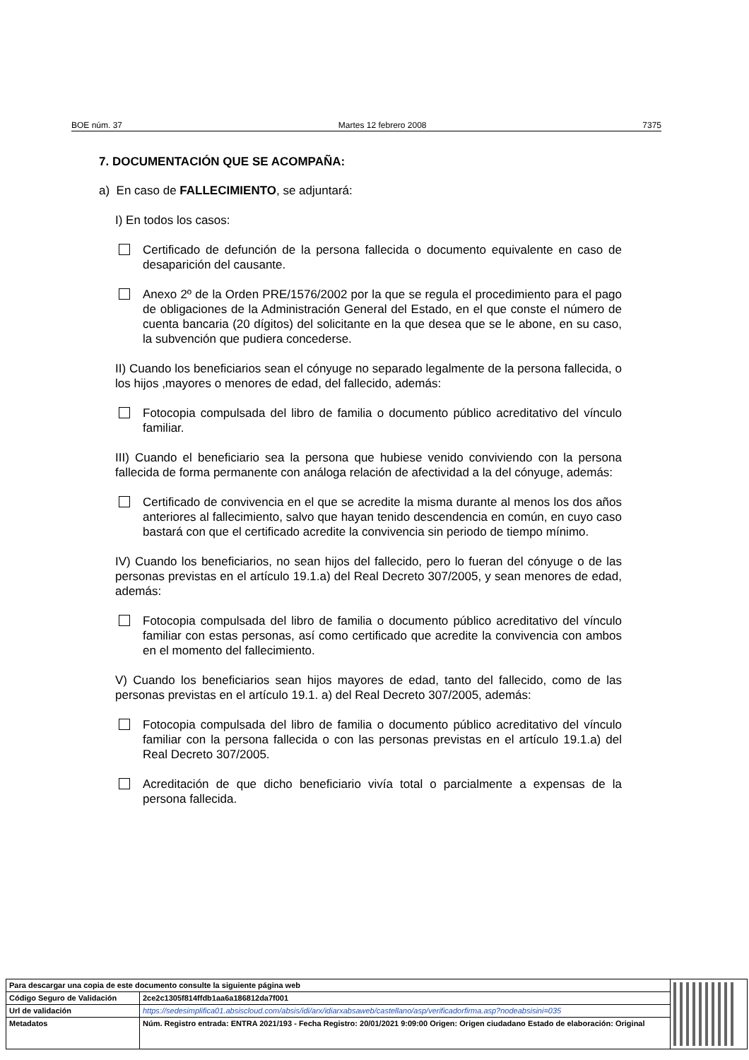BOE núm. 37 Martes 12 febrero 2008 7375
7. DOCUMENTACIÓN QUE SE ACOMPAÑA:
a) En caso de FALLECIMIENTO, se adjuntará:
I) En todos los casos:
Certificado de defunción de la persona fallecida o documento equivalente en caso de desaparición del causante.
Anexo 2º de la Orden PRE/1576/2002 por la que se regula el procedimiento para el pago de obligaciones de la Administración General del Estado, en el que conste el número de cuenta bancaria (20 dígitos) del solicitante en la que desea que se le abone, en su caso, la subvención que pudiera concederse.
II) Cuando los beneficiarios sean el cónyuge no separado legalmente de la persona fallecida, o los hijos ,mayores o menores de edad, del fallecido, además:
Fotocopia compulsada del libro de familia o documento público acreditativo del vínculo familiar.
III) Cuando el beneficiario sea la persona que hubiese venido conviviendo con la persona fallecida de forma permanente con análoga relación de afectividad a la del cónyuge, además:
Certificado de convivencia en el que se acredite la misma durante al menos los dos años anteriores al fallecimiento, salvo que hayan tenido descendencia en común, en cuyo caso bastará con que el certificado acredite la convivencia sin periodo de tiempo mínimo.
IV) Cuando los beneficiarios, no sean hijos del fallecido, pero lo fueran del cónyuge o de las personas previstas en el artículo 19.1.a) del Real Decreto 307/2005, y sean menores de edad, además:
Fotocopia compulsada del libro de familia o documento público acreditativo del vínculo familiar con estas personas, así como certificado que acredite la convivencia con ambos en el momento del fallecimiento.
V) Cuando los beneficiarios sean hijos mayores de edad, tanto del fallecido, como de las personas previstas en el artículo 19.1. a) del Real Decreto 307/2005, además:
Fotocopia compulsada del libro de familia o documento público acreditativo del vínculo familiar con la persona fallecida o con las personas previstas en el artículo 19.1.a) del Real Decreto 307/2005.
Acreditación de que dicho beneficiario vivía total o parcialmente a expensas de la persona fallecida.
| Para descargar una copia de este documento consulte la siguiente página web | | |
| Código Seguro de Validación | 2ce2c1305f814ffdb1aa6a186812da7f001 | |
| Url de validación | https://sedesimplifica01.absiscloud.com/absis/idi/arx/idiarxabsaweb/castellano/asp/verificadorfirma.asp?nodeabsisini=035 | |
| Metadatos | Núm. Registro entrada: ENTRA 2021/193 - Fecha Registro: 20/01/2021 9:09:00 Origen: Origen ciudadano Estado de elaboración: Original | |